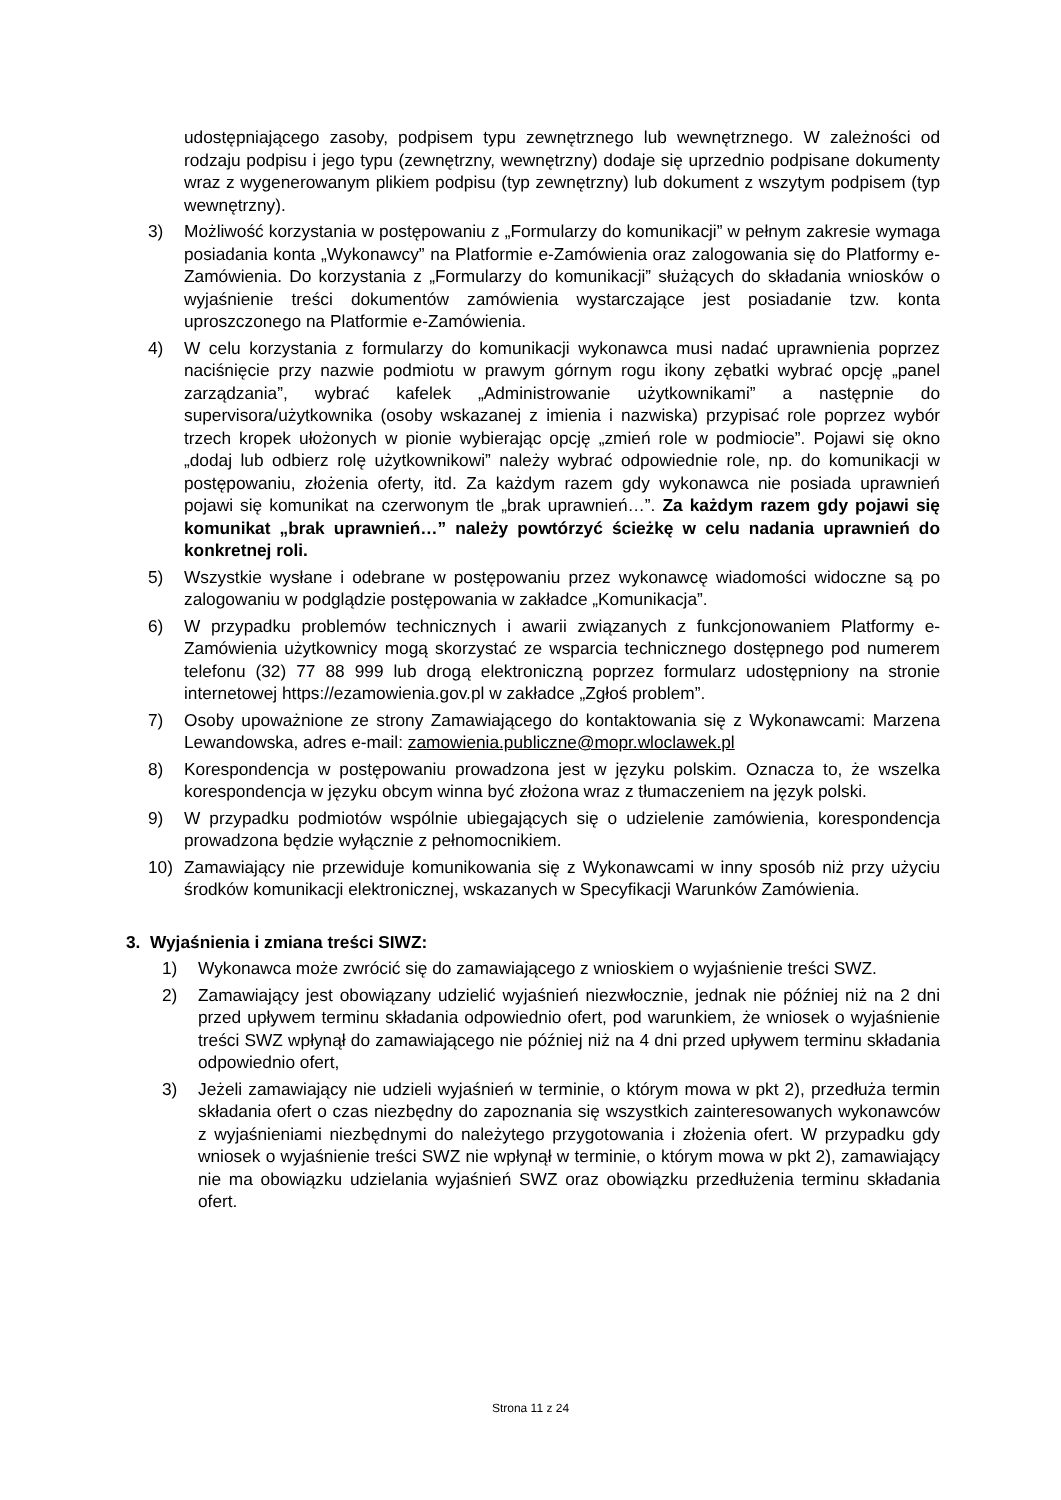udostępniającego zasoby, podpisem typu zewnętrznego lub wewnętrznego. W zależności od rodzaju podpisu i jego typu (zewnętrzny, wewnętrzny) dodaje się uprzednio podpisane dokumenty wraz z wygenerowanym plikiem podpisu (typ zewnętrzny) lub dokument z wszytym podpisem (typ wewnętrzny).
3) Możliwość korzystania w postępowaniu z „Formularzy do komunikacji” w pełnym zakresie wymaga posiadania konta „Wykonawcy” na Platformie e-Zamówienia oraz zalogowania się do Platformy e-Zamówienia. Do korzystania z „Formularzy do komunikacji” służących do składania wniosków o wyjaśnienie treści dokumentów zamówienia wystarczające jest posiadanie tzw. konta uproszczonego na Platformie e-Zamówienia.
4) W celu korzystania z formularzy do komunikacji wykonawca musi nadać uprawnienia poprzez naciśnięcie przy nazwie podmiotu w prawym górnym rogu ikony zębatki wybrać opcję „panel zarządzania”, wybrać kafelek „Administrowanie użytkownikami” a następnie do supervisora/użytkownika (osoby wskazanej z imienia i nazwiska) przypisać role poprzez wybór trzech kropek ułożonych w pionie wybierając opcję „zmień role w podmiocie”. Pojawi się okno „dodaj lub odbierz rolę użytkownikowi” należy wybrać odpowiednie role, np. do komunikacji w postępowaniu, złożenia oferty, itd. Za każdym razem gdy wykonawca nie posiada uprawnień pojawi się komunikat na czerwonym tle „brak uprawnień…”. Za każdym razem gdy pojawi się komunikat „brak uprawnień…” należy powtórzyć ścieżkę w celu nadania uprawnień do konkretnej roli.
5) Wszystkie wysłane i odebrane w postępowaniu przez wykonawcę wiadomości widoczne są po zalogowaniu w podglądzie postępowania w zakładce „Komunikacja”.
6) W przypadku problemów technicznych i awarii związanych z funkcjonowaniem Platformy e-Zamówienia użytkownicy mogą skorzystać ze wsparcia technicznego dostępnego pod numerem telefonu (32) 77 88 999 lub drogą elektroniczną poprzez formularz udostępniony na stronie internetowej https://ezamowienia.gov.pl w zakładce „Zgłoś problem”.
7) Osoby upoważnione ze strony Zamawiającego do kontaktowania się z Wykonawcami: Marzena Lewandowska, adres e-mail: zamowienia.publiczne@mopr.wloclawek.pl
8) Korespondencja w postępowaniu prowadzona jest w języku polskim. Oznacza to, że wszelka korespondencja w języku obcym winna być złożona wraz z tłumaczeniem na język polski.
9) W przypadku podmiotów wspólnie ubiegających się o udzielenie zamówienia, korespondencja prowadzona będzie wyłącznie z pełnomocnikiem.
10) Zamawiający nie przewiduje komunikowania się z Wykonawcami w inny sposób niż przy użyciu środków komunikacji elektronicznej, wskazanych w Specyfikacji Warunków Zamówienia.
3. Wyjaśnienia i zmiana treści SIWZ:
1) Wykonawca może zwrócić się do zamawiającego z wnioskiem o wyjaśnienie treści SWZ.
2) Zamawiający jest obowiązany udzielić wyjaśnień niezwłocznie, jednak nie później niż na 2 dni przed upływem terminu składania odpowiednio ofert, pod warunkiem, że wniosek o wyjaśnienie treści SWZ wpłynął do zamawiającego nie później niż na 4 dni przed upływem terminu składania odpowiednio ofert,
3) Jeżeli zamawiający nie udzieli wyjaśnień w terminie, o którym mowa w pkt 2), przedłuża termin składania ofert o czas niezbędny do zapoznania się wszystkich zainteresowanych wykonawców z wyjaśnieniami niezbędnymi do należytego przygotowania i złożenia ofert. W przypadku gdy wniosek o wyjaśnienie treści SWZ nie wpłynął w terminie, o którym mowa w pkt 2), zamawiający nie ma obowiązku udzielania wyjaśnień SWZ oraz obowiązku przedłużenia terminu składania ofert.
Strona 11 z 24